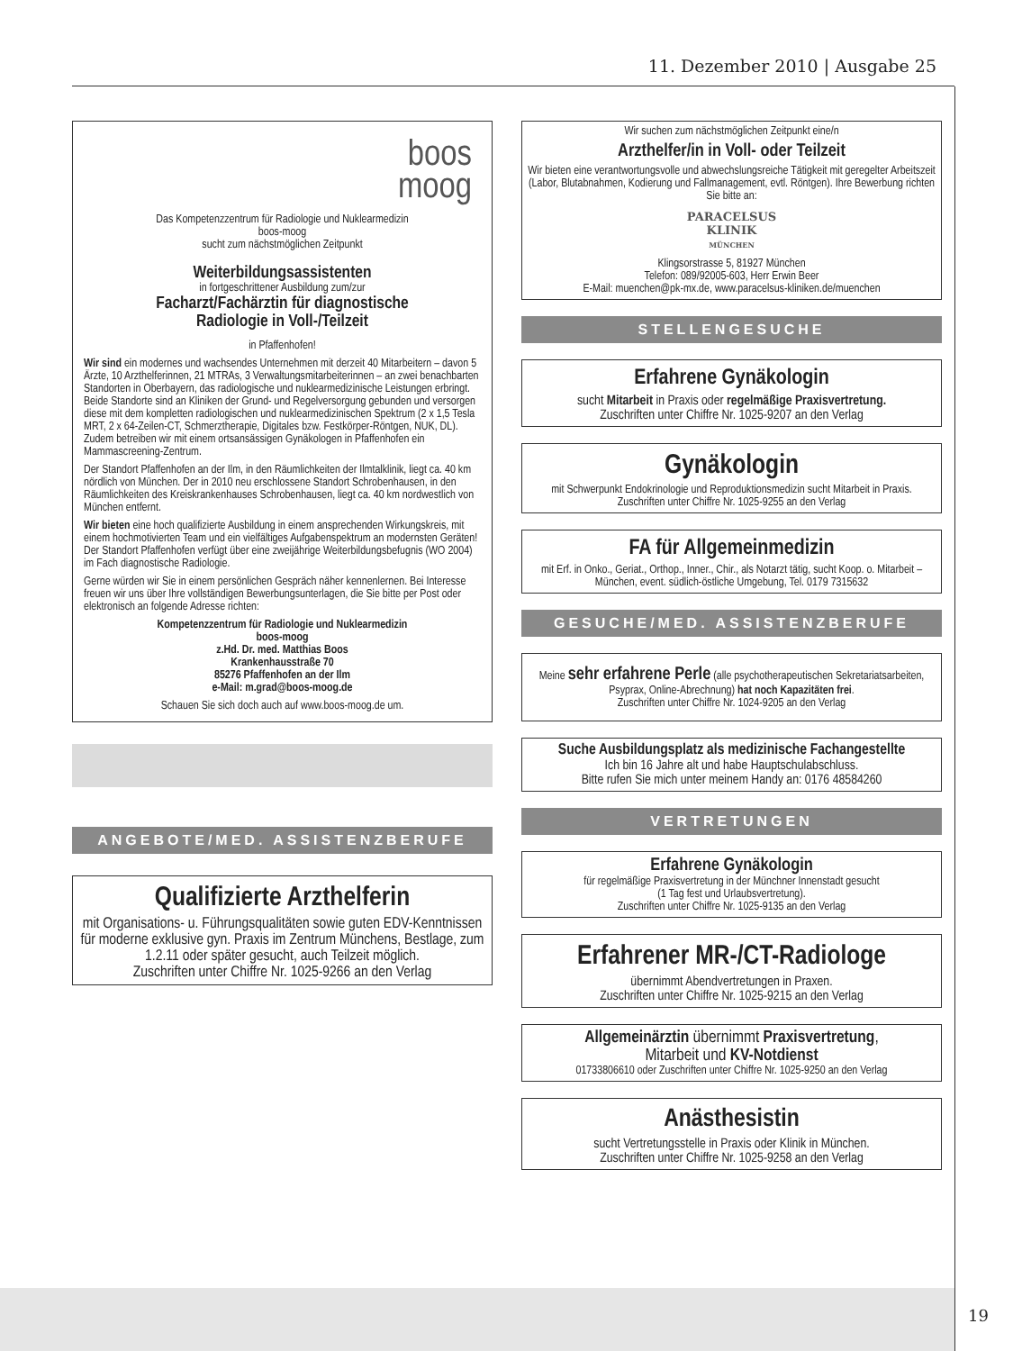11. Dezember 2010 | Ausgabe 25
boos
moog
Das Kompetenzzentrum für Radiologie und Nuklearmedizin
boos-moog
sucht zum nächstmöglichen Zeitpunkt
Weiterbildungsassistenten
in fortgeschrittener Ausbildung zum/zur
Facharzt/Fachärztin für diagnostische
Radiologie in Voll-/Teilzeit
in Pfaffenhofen!
Wir sind ein modernes und wachsendes Unternehmen mit derzeit 40 Mitarbeitern – davon 5 Ärzte, 10 Arzthelferinnen, 21 MTRAs, 3 Verwaltungsmitarbeiterinnen – an zwei benachbarten Standorten in Oberbayern, das radiologische und nuklearmedizinische Leistungen erbringt. Beide Standorte sind an Kliniken der Grund- und Regelversorgung gebunden und versorgen diese mit dem kompletten radiologischen und nuklearmedizinischen Spektrum (2 x 1,5 Tesla MRT, 2 x 64-Zeilen-CT, Schmerztherapie, Digitales bzw. Festkörper-Röntgen, NUK, DL). Zudem betreiben wir mit einem ortsansässigen Gynäkologen in Pfaffenhofen ein Mammascreening-Zentrum.
Der Standort Pfaffenhofen an der Ilm, in den Räumlichkeiten der Ilmtalklinik, liegt ca. 40 km nördlich von München. Der in 2010 neu erschlossene Standort Schrobenhausen, in den Räumlichkeiten des Kreiskrankenhauses Schrobenhausen, liegt ca. 40 km nordwestlich von München entfernt.
Wir bieten eine hoch qualifizierte Ausbildung in einem ansprechenden Wirkungskreis, mit einem hochmotivierten Team und ein vielfältiges Aufgabenspektrum an modernsten Geräten!
Der Standort Pfaffenhofen verfügt über eine zweijährige Weiterbildungsbefugnis (WO 2004) im Fach diagnostische Radiologie.
Gerne würden wir Sie in einem persönlichen Gespräch näher kennenlernen. Bei Interesse freuen wir uns über Ihre vollständigen Bewerbungsunterlagen, die Sie bitte per Post oder elektronisch an folgende Adresse richten:
Kompetenzzentrum für Radiologie und Nuklearmedizin
boos-moog
z.Hd. Dr. med. Matthias Boos
Krankenhausstraße 70
85276 Pfaffenhofen an der Ilm
e-Mail: m.grad@boos-moog.de
Schauen Sie sich doch auch auf www.boos-moog.de um.
ANGEBOTE/MED. ASSISTENZBERUFE
Qualifizierte Arzthelferin
mit Organisations- u. Führungsqualitäten sowie guten EDV-Kenntnissen für moderne exklusive gyn. Praxis im Zentrum Münchens, Bestlage, zum 1.2.11 oder später gesucht, auch Teilzeit möglich.
Zuschriften unter Chiffre Nr. 1025-9266 an den Verlag
Wir suchen zum nächstmöglichen Zeitpunkt eine/n
Arzthelfer/in in Voll- oder Teilzeit
Wir bieten eine verantwortungsvolle und abwechslungsreiche Tätigkeit mit geregelter Arbeitszeit (Labor, Blutabnahmen, Kodierung und Fallmanagement, evtl. Röntgen). Ihre Bewerbung richten Sie bitte an:
PARACELSUS
KLINIK
MÜNCHEN
Klingsorstrasse 5, 81927 München
Telefon: 089/92005-603, Herr Erwin Beer
E-Mail: muenchen@pk-mx.de, www.paracelsus-kliniken.de/muenchen
STELLENGESUCHE
Erfahrene Gynäkologin
sucht Mitarbeit in Praxis oder regelmäßige Praxisvertretung.
Zuschriften unter Chiffre Nr. 1025-9207 an den Verlag
Gynäkologin
mit Schwerpunkt Endokrinologie und Reproduktionsmedizin sucht Mitarbeit in Praxis. Zuschriften unter Chiffre Nr. 1025-9255 an den Verlag
FA für Allgemeinmedizin
mit Erf. in Onko., Geriat., Orthop., Inner., Chir., als Notarzt tätig, sucht Koop. o. Mitarbeit – München, event. südlich-östliche Umgebung, Tel. 0179 7315632
GESUCHE/MED. ASSISTENZBERUFE
Meine sehr erfahrene Perle (alle psychotherapeutischen Sekretariatsarbeiten, Psyprax, Online-Abrechnung) hat noch Kapazitäten frei.
Zuschriften unter Chiffre Nr. 1024-9205 an den Verlag
Suche Ausbildungsplatz als medizinische Fachangestellte
Ich bin 16 Jahre alt und habe Hauptschulabschluss.
Bitte rufen Sie mich unter meinem Handy an: 0176 48584260
VERTRETUNGEN
Erfahrene Gynäkologin
für regelmäßige Praxisvertretung in der Münchner Innenstadt gesucht
(1 Tag fest und Urlaubsvertretung).
Zuschriften unter Chiffre Nr. 1025-9135 an den Verlag
Erfahrener MR-/CT-Radiologe
übernimmt Abendvertretungen in Praxen.
Zuschriften unter Chiffre Nr. 1025-9215 an den Verlag
Allgemeinärztin übernimmt Praxisvertretung,
Mitarbeit und KV-Notdienst
01733806610 oder Zuschriften unter Chiffre Nr. 1025-9250 an den Verlag
Anästhesistin
sucht Vertretungsstelle in Praxis oder Klinik in München.
Zuschriften unter Chiffre Nr. 1025-9258 an den Verlag
19